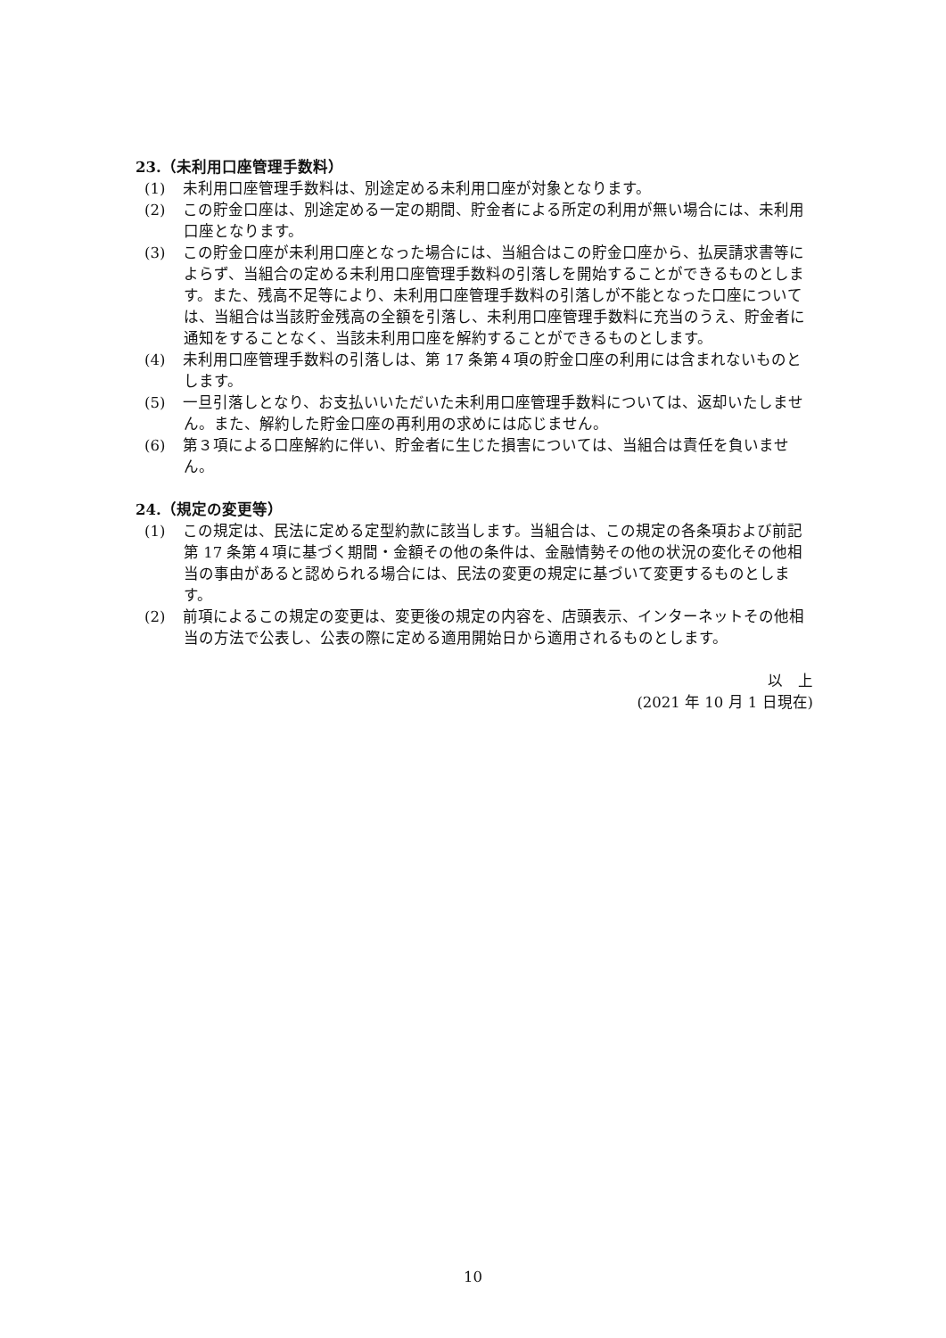23.（未利用口座管理手数料）
(1)　未利用口座管理手数料は、別途定める未利用口座が対象となります。
(2)　この貯金口座は、別途定める一定の期間、貯金者による所定の利用が無い場合には、未利用口座となります。
(3)　この貯金口座が未利用口座となった場合には、当組合はこの貯金口座から、払戻請求書等によらず、当組合の定める未利用口座管理手数料の引落しを開始することができるものとします。また、残高不足等により、未利用口座管理手数料の引落しが不能となった口座については、当組合は当該貯金残高の全額を引落し、未利用口座管理手数料に充当のうえ、貯金者に通知をすることなく、当該未利用口座を解約することができるものとします。
(4)　未利用口座管理手数料の引落しは、第 17 条第４項の貯金口座の利用には含まれないものとします。
(5)　一旦引落しとなり、お支払いいただいた未利用口座管理手数料については、返却いたしません。また、解約した貯金口座の再利用の求めには応じません。
(6)　第３項による口座解約に伴い、貯金者に生じた損害については、当組合は責任を負いません。
24.（規定の変更等）
(1)　この規定は、民法に定める定型約款に該当します。当組合は、この規定の各条項および前記第 17 条第４項に基づく期間・金額その他の条件は、金融情勢その他の状況の変化その他相当の事由があると認められる場合には、民法の変更の規定に基づいて変更するものとします。
(2)　前項によるこの規定の変更は、変更後の規定の内容を、店頭表示、インターネットその他相当の方法で公表し、公表の際に定める適用開始日から適用されるものとします。
以　上
(2021 年 10 月 1 日現在)
10